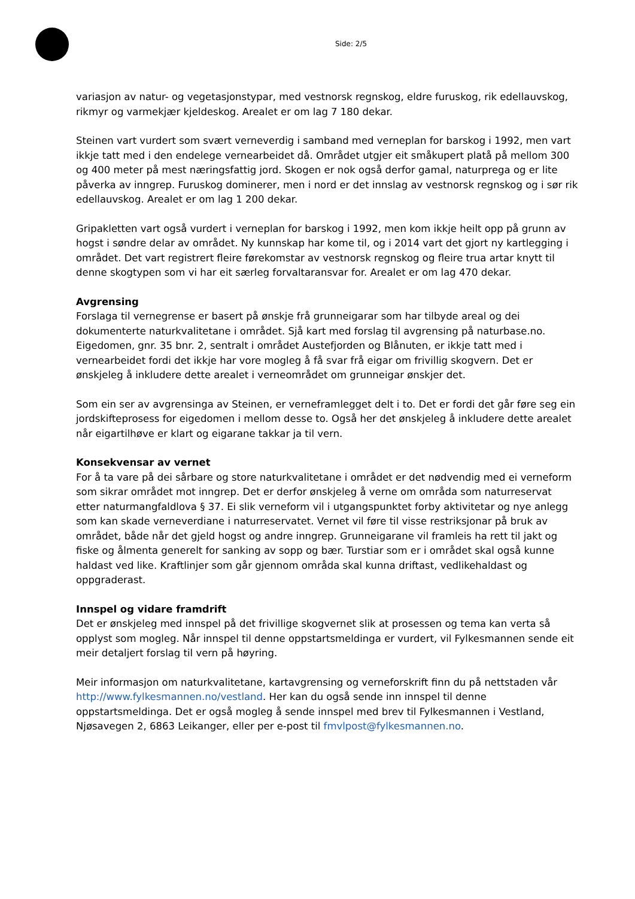Side: 2/5
variasjon av natur- og vegetasjonstypar, med vestnorsk regnskog, eldre furuskog, rik edellauvskog, rikmyr og varmekjær kjeldeskog. Arealet er om lag 7 180 dekar.
Steinen vart vurdert som svært verneverdig i samband med verneplan for barskog i 1992, men vart ikkje tatt med i den endelege vernearbeidet då. Området utgjer eit småkupert platå på mellom 300 og 400 meter på mest næringsfattig jord. Skogen er nok også derfor gamal, naturprega og er lite påverka av inngrep. Furuskog dominerer, men i nord er det innslag av vestnorsk regnskog og i sør rik edellauvskog. Arealet er om lag 1 200 dekar.
Gripakletten vart også vurdert i verneplan for barskog i 1992, men kom ikkje heilt opp på grunn av hogst i søndre delar av området. Ny kunnskap har kome til, og i 2014 vart det gjort ny kartlegging i området. Det vart registrert fleire førekomstar av vestnorsk regnskog og fleire trua artar knytt til denne skogtypen som vi har eit særleg forvaltaransvar for. Arealet er om lag 470 dekar.
Avgrensing
Forslaga til vernegrense er basert på ønskje frå grunneigarar som har tilbyde areal og dei dokumenterte naturkvalitetane i området. Sjå kart med forslag til avgrensing på naturbase.no. Eigedomen, gnr. 35 bnr. 2, sentralt i området Austefjorden og Blånuten, er ikkje tatt med i vernearbeidet fordi det ikkje har vore mogleg å få svar frå eigar om frivillig skogvern. Det er ønskjeleg å inkludere dette arealet i verneområdet om grunneigar ønskjer det.
Som ein ser av avgrensinga av Steinen, er verneframlegget delt i to. Det er fordi det går føre seg ein jordskifteprosess for eigedomen i mellom desse to. Også her det ønskjeleg å inkludere dette arealet når eigartilhøve er klart og eigarane takkar ja til vern.
Konsekvensar av vernet
For å ta vare på dei sårbare og store naturkvalitetane i området er det nødvendig med ei verneform som sikrar området mot inngrep. Det er derfor ønskjeleg å verne om områda som naturreservat etter naturmangfaldlova § 37. Ei slik verneform vil i utgangspunktet forby aktivitetar og nye anlegg som kan skade verneverdiane i naturreservatet. Vernet vil føre til visse restriksjonar på bruk av området, både når det gjeld hogst og andre inngrep. Grunneigarane vil framleis ha rett til jakt og fiske og ålmenta generelt for sanking av sopp og bær. Turstiar som er i området skal også kunne haldast ved like. Kraftlinjer som går gjennom områda skal kunna driftast, vedlikehaldast og oppgraderast.
Innspel og vidare framdrift
Det er ønskjeleg med innspel på det frivillige skogvernet slik at prosessen og tema kan verta så opplyst som mogleg. Når innspel til denne oppstartsmeldinga er vurdert, vil Fylkesmannen sende eit meir detaljert forslag til vern på høyring.
Meir informasjon om naturkvalitetane, kartavgrensing og verneforskrift finn du på nettstaden vår http://www.fylkesmannen.no/vestland. Her kan du også sende inn innspel til denne oppstartsmeldinga. Det er også mogleg å sende innspel med brev til Fylkesmannen i Vestland, Njøsavegen 2, 6863 Leikanger, eller per e-post til fmvlpost@fylkesmannen.no.